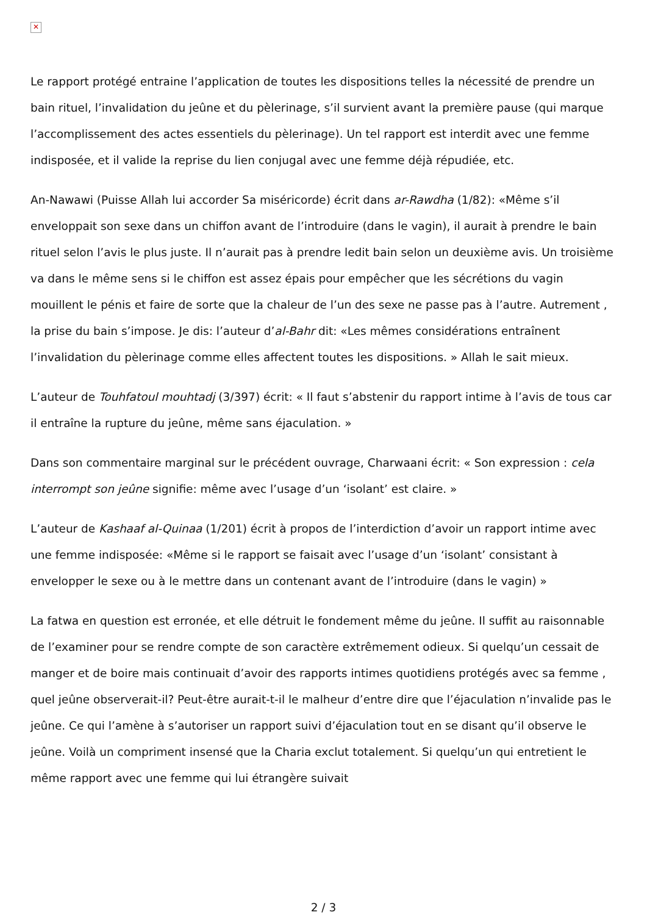✕
Le rapport protégé entraine l’application de toutes les dispositions telles la nécessité de prendre un bain rituel, l’invalidation du jeûne et du pèlerinage, s’il survient avant la première pause (qui marque l’accomplissement des actes essentiels du pèlerinage). Un tel rapport est interdit avec une femme indisposée, et il valide la reprise du lien conjugal avec une femme déjà répudiée, etc.
An-Nawawi (Puisse Allah lui accorder Sa miséricorde) écrit dans ar-Rawdha (1/82): «Même s’il enveloppait son sexe dans un chiffon avant de l’introduire (dans le vagin), il aurait à prendre le bain rituel selon l’avis le plus juste. Il n’aurait pas à prendre ledit bain selon un deuxième avis. Un troisième va dans le même sens si le chiffon est assez épais pour empêcher que les sécrétions du vagin mouillent le pénis et faire de sorte que la chaleur de l’un des sexe ne passe pas à l’autre. Autrement , la prise du bain s’impose. Je dis: l’auteur d’al-Bahr dit: «Les mêmes considérations entraînent l’invalidation du pèlerinage comme elles affectent toutes les dispositions. » Allah le sait mieux.
L’auteur de Touhfatoul mouhtadj (3/397) écrit: « Il faut s’abstenir du rapport intime à l’avis de tous car il entraîne la rupture du jeûne, même sans éjaculation. »
Dans son commentaire marginal sur le précédent ouvrage, Charwaani écrit: « Son expression : cela interrompt son jeûne signifie: même avec l’usage d’un ‘isolant’ est claire. »
L’auteur de Kashaaf al-Quinaa (1/201) écrit à propos de l’interdiction d’avoir un rapport intime avec une femme indisposée: «Même si le rapport se faisait avec l’usage d’un ‘isolant’ consistant à envelopper le sexe ou à le mettre dans un contenant avant de l’introduire (dans le vagin) »
La fatwa en question est erronée, et elle détruit le fondement même du jeûne. Il suffit au raisonnable de l’examiner pour se rendre compte de son caractère extrêmement odieux. Si quelqu’un cessait de manger et de boire mais continuait d’avoir des rapports intimes quotidiens protégés avec sa femme , quel jeûne observerait-il? Peut-être aurait-t-il le malheur d’entre dire que l’éjaculation n’invalide pas le jeûne. Ce qui l’amène à s’autoriser un rapport suivi d’éjaculation tout en se disant qu’il observe le jeûne. Voilà un compriment insensé que la Charia exclut totalement. Si quelqu’un qui entretient le même rapport avec une femme qui lui étrangère suivait
2 / 3